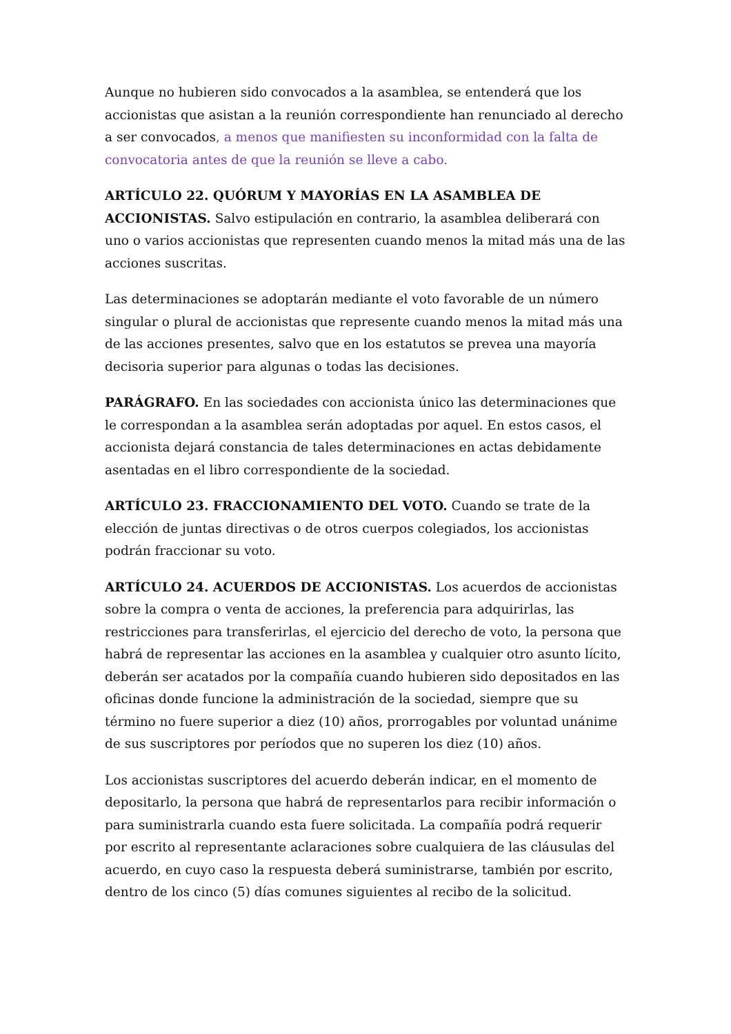Aunque no hubieren sido convocados a la asamblea, se entenderá que los accionistas que asistan a la reunión correspondiente han renunciado al derecho a ser convocados, a menos que manifiesten su inconformidad con la falta de convocatoria antes de que la reunión se lleve a cabo.
ARTÍCULO 22. QUÓRUM Y MAYORÍAS EN LA ASAMBLEA DE ACCIONISTAS. Salvo estipulación en contrario, la asamblea deliberará con uno o varios accionistas que representen cuando menos la mitad más una de las acciones suscritas.
Las determinaciones se adoptarán mediante el voto favorable de un número singular o plural de accionistas que represente cuando menos la mitad más una de las acciones presentes, salvo que en los estatutos se prevea una mayoría decisoria superior para algunas o todas las decisiones.
PARÁGRAFO. En las sociedades con accionista único las determinaciones que le correspondan a la asamblea serán adoptadas por aquel. En estos casos, el accionista dejará constancia de tales determinaciones en actas debidamente asentadas en el libro correspondiente de la sociedad.
ARTÍCULO 23. FRACCIONAMIENTO DEL VOTO. Cuando se trate de la elección de juntas directivas o de otros cuerpos colegiados, los accionistas podrán fraccionar su voto.
ARTÍCULO 24. ACUERDOS DE ACCIONISTAS. Los acuerdos de accionistas sobre la compra o venta de acciones, la preferencia para adquirirlas, las restricciones para transferirlas, el ejercicio del derecho de voto, la persona que habrá de representar las acciones en la asamblea y cualquier otro asunto lícito, deberán ser acatados por la compañía cuando hubieren sido depositados en las oficinas donde funcione la administración de la sociedad, siempre que su término no fuere superior a diez (10) años, prorrogables por voluntad unánime de sus suscriptores por períodos que no superen los diez (10) años.
Los accionistas suscriptores del acuerdo deberán indicar, en el momento de depositarlo, la persona que habrá de representarlos para recibir información o para suministrarla cuando esta fuere solicitada. La compañía podrá requerir por escrito al representante aclaraciones sobre cualquiera de las cláusulas del acuerdo, en cuyo caso la respuesta deberá suministrarse, también por escrito, dentro de los cinco (5) días comunes siguientes al recibo de la solicitud.